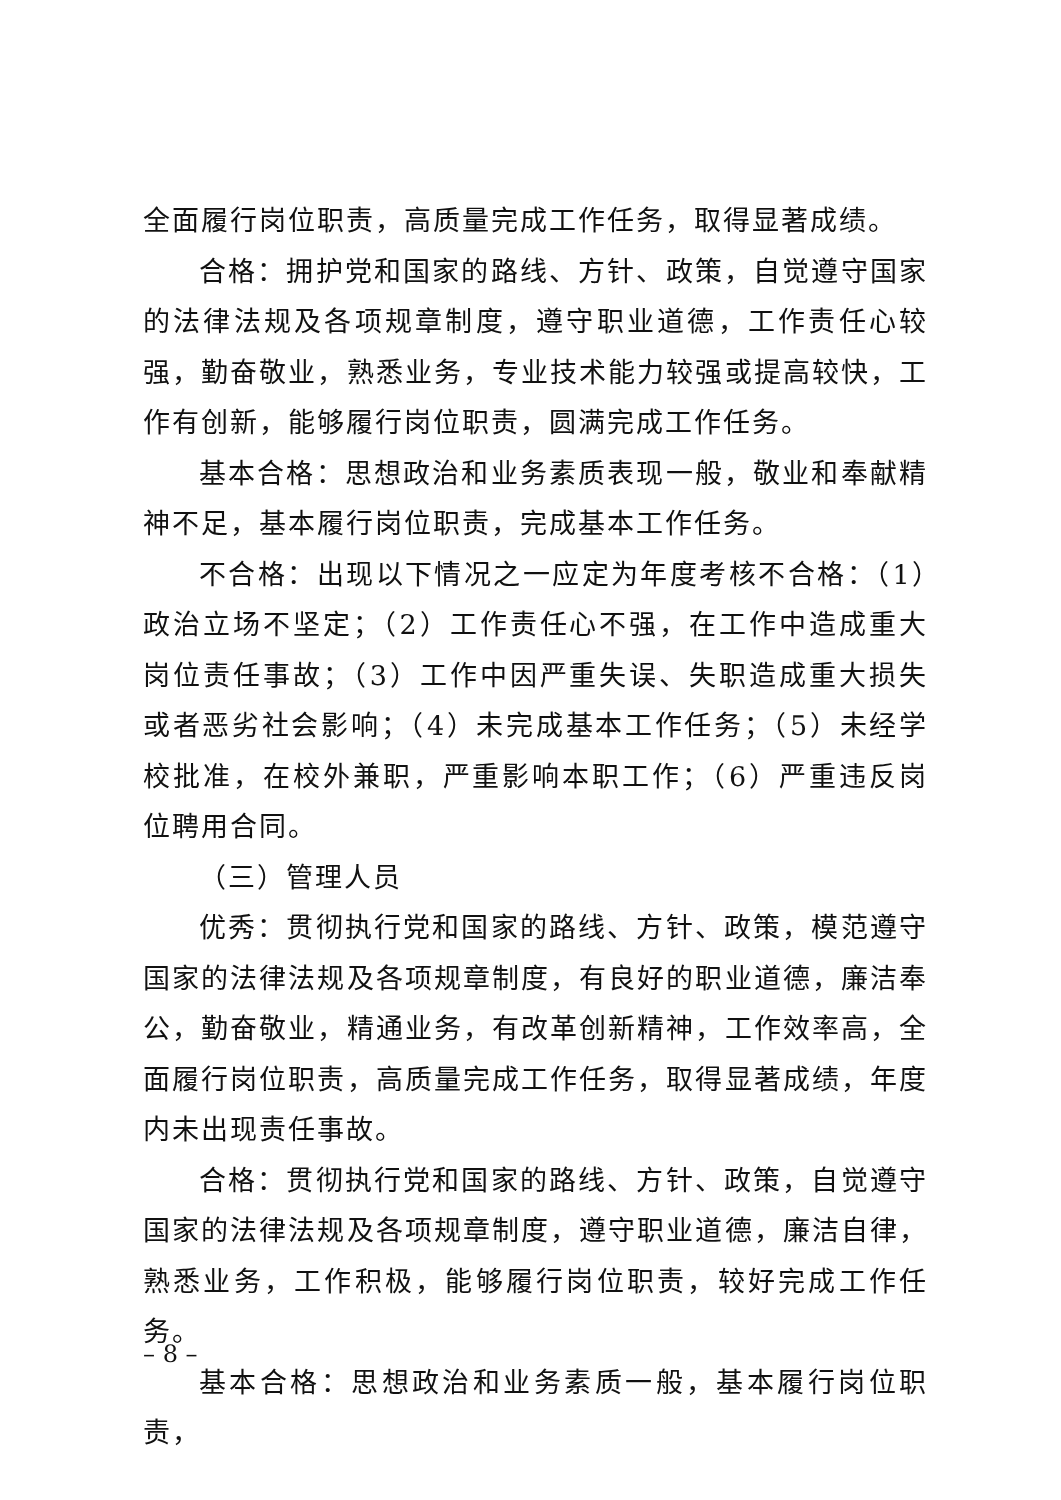全面履行岗位职责，高质量完成工作任务，取得显著成绩。
合格：拥护党和国家的路线、方针、政策，自觉遵守国家的法律法规及各项规章制度，遵守职业道德，工作责任心较强，勤奋敬业，熟悉业务，专业技术能力较强或提高较快，工作有创新，能够履行岗位职责，圆满完成工作任务。
基本合格：思想政治和业务素质表现一般，敬业和奉献精神不足，基本履行岗位职责，完成基本工作任务。
不合格：出现以下情况之一应定为年度考核不合格：（1）政治立场不坚定；（2）工作责任心不强，在工作中造成重大岗位责任事故；（3）工作中因严重失误、失职造成重大损失或者恶劣社会影响；（4）未完成基本工作任务；（5）未经学校批准，在校外兼职，严重影响本职工作；（6）严重违反岗位聘用合同。
（三）管理人员
优秀：贯彻执行党和国家的路线、方针、政策，模范遵守国家的法律法规及各项规章制度，有良好的职业道德，廉洁奉公，勤奋敬业，精通业务，有改革创新精神，工作效率高，全面履行岗位职责，高质量完成工作任务，取得显著成绩，年度内未出现责任事故。
合格：贯彻执行党和国家的路线、方针、政策，自觉遵守国家的法律法规及各项规章制度，遵守职业道德，廉洁自律，熟悉业务，工作积极，能够履行岗位职责，较好完成工作任务。
基本合格：思想政治和业务素质一般，基本履行岗位职责，
– 8 –